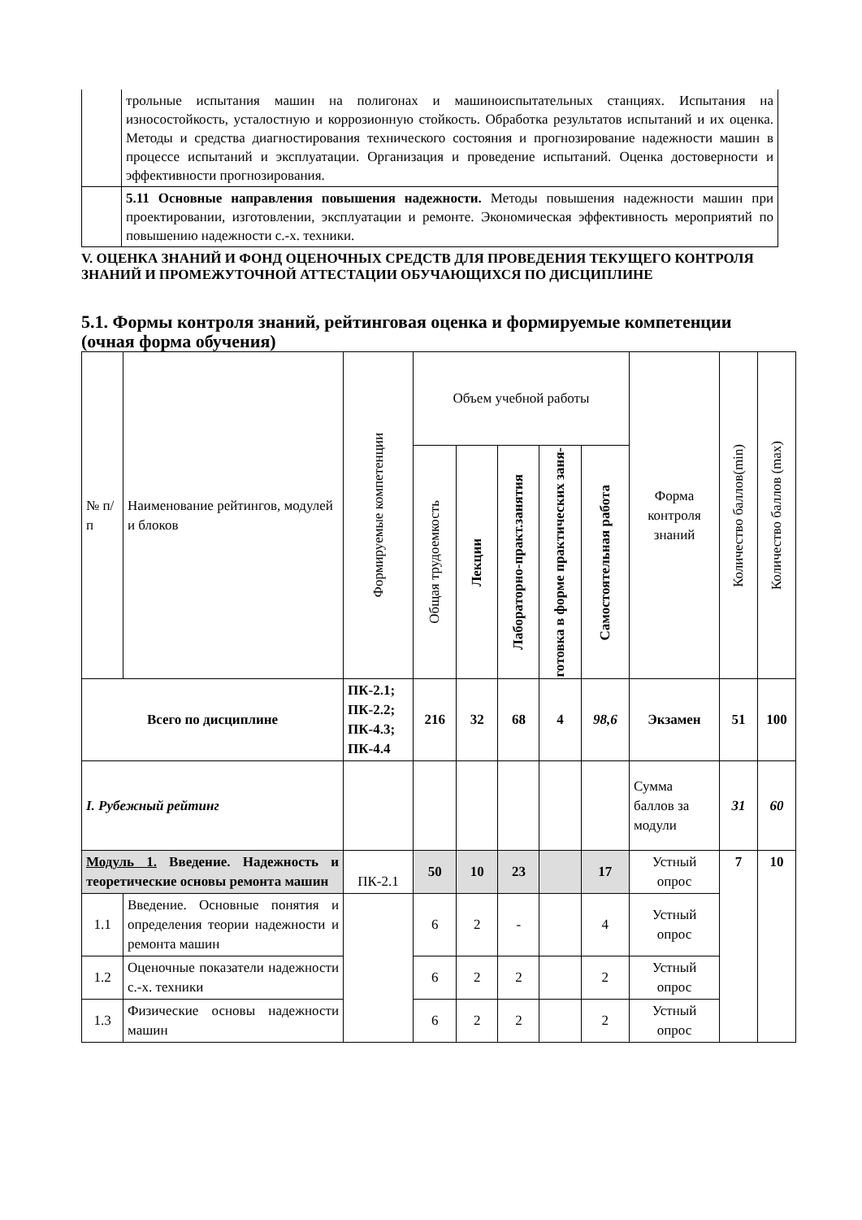| | трольные испытания машин на полигонах и машиноиспытательных станциях. Испытания на износостойкость, усталостную и коррозионную стойкость. Обработка результатов испытаний и их оценка. Методы и средства диагностирования технического состояния и прогнозирование надежности машин в процессе испытаний и эксплуатации. Организация и проведение испытаний. Оценка достоверности и эффективности прогнозирования. |
| | 5.11 Основные направления повышения надежности. Методы повышения надежности машин при проектировании, изготовлении, эксплуатации и ремонте. Экономическая эффективность мероприятий по повышению надежности с.-х. техники. |
V. ОЦЕНКА ЗНАНИЙ И ФОНД ОЦЕНОЧНЫХ СРЕДСТВ ДЛЯ ПРОВЕДЕНИЯ ТЕКУЩЕГО КОНТРОЛЯ ЗНАНИЙ И ПРОМЕЖУТОЧНОЙ АТТЕСТАЦИИ ОБУЧАЮЩИХСЯ ПО ДИСЦИПЛИНЕ
5.1. Формы контроля знаний, рейтинговая оценка и формируемые компетенции (очная форма обучения)
| № п/п | Наименование рейтингов, модулей и блоков | Формируемые компетенции | Объем учебной работы | | | | | Форма контроля знаний | Количество баллов(min) | Количество баллов (max) |
| --- | --- | --- | --- | --- | --- | --- | --- | --- | --- | --- |
| | | | Общая трудоемкость | Лекции | Лабораторно-практ.занятия | готовка в форме практических заня- | Самостоятельная работа | | | |
| Всего по дисциплине | | ПК-2.1; ПК-2.2; ПК-4.3; ПК-4.4 | 216 | 32 | 68 | 4 | 98,6 | Экзамен | 51 | 100 |
| I. Рубежный рейтинг | | | | | | | | Сумма баллов за модули | 31 | 60 |
| Модуль 1. Введение. Надежность и теоретические основы ремонта машин | | ПК-2.1 | 50 | 10 | 23 | | 17 | Устный опрос | 7 | 10 |
| 1.1 | Введение. Основные понятия и определения теории надежности и ремонта машин | | 6 | 2 | - | | 4 | Устный опрос | | |
| 1.2 | Оценочные показатели надежности с.-х. техники | | 6 | 2 | 2 | | 2 | Устный опрос | | |
| 1.3 | Физические основы надежности машин | | 6 | 2 | 2 | | 2 | Устный опрос | | |